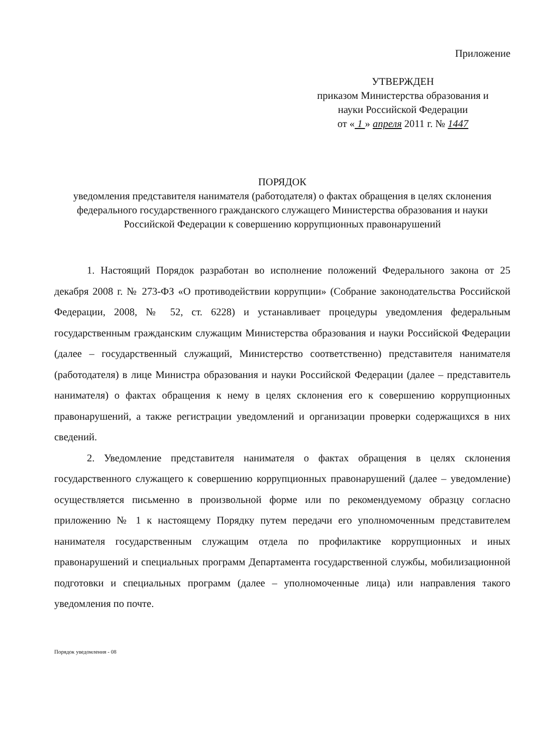Приложение
УТВЕРЖДЕН
приказом Министерства образования и
науки Российской Федерации
от « 1 » апреля 2011 г. № 1447
ПОРЯДОК
уведомления представителя нанимателя (работодателя) о фактах обращения в целях склонения федерального государственного гражданского служащего Министерства образования и науки Российской Федерации к совершению коррупционных правонарушений
1. Настоящий Порядок разработан во исполнение положений Федерального закона от 25 декабря 2008 г. № 273-ФЗ «О противодействии коррупции» (Собрание законодательства Российской Федерации, 2008, № 52, ст. 6228) и устанавливает процедуры уведомления федеральным государственным гражданским служащим Министерства образования и науки Российской Федерации (далее – государственный служащий, Министерство соответственно) представителя нанимателя (работодателя) в лице Министра образования и науки Российской Федерации (далее – представитель нанимателя) о фактах обращения к нему в целях склонения его к совершению коррупционных правонарушений, а также регистрации уведомлений и организации проверки содержащихся в них сведений.
2. Уведомление представителя нанимателя о фактах обращения в целях склонения государственного служащего к совершению коррупционных правонарушений (далее – уведомление) осуществляется письменно в произвольной форме или по рекомендуемому образцу согласно приложению № 1 к настоящему Порядку путем передачи его уполномоченным представителем нанимателя государственным служащим отдела по профилактике коррупционных и иных правонарушений и специальных программ Департамента государственной службы, мобилизационной подготовки и специальных программ (далее – уполномоченные лица) или направления такого уведомления по почте.
Порядок уведомления - 08